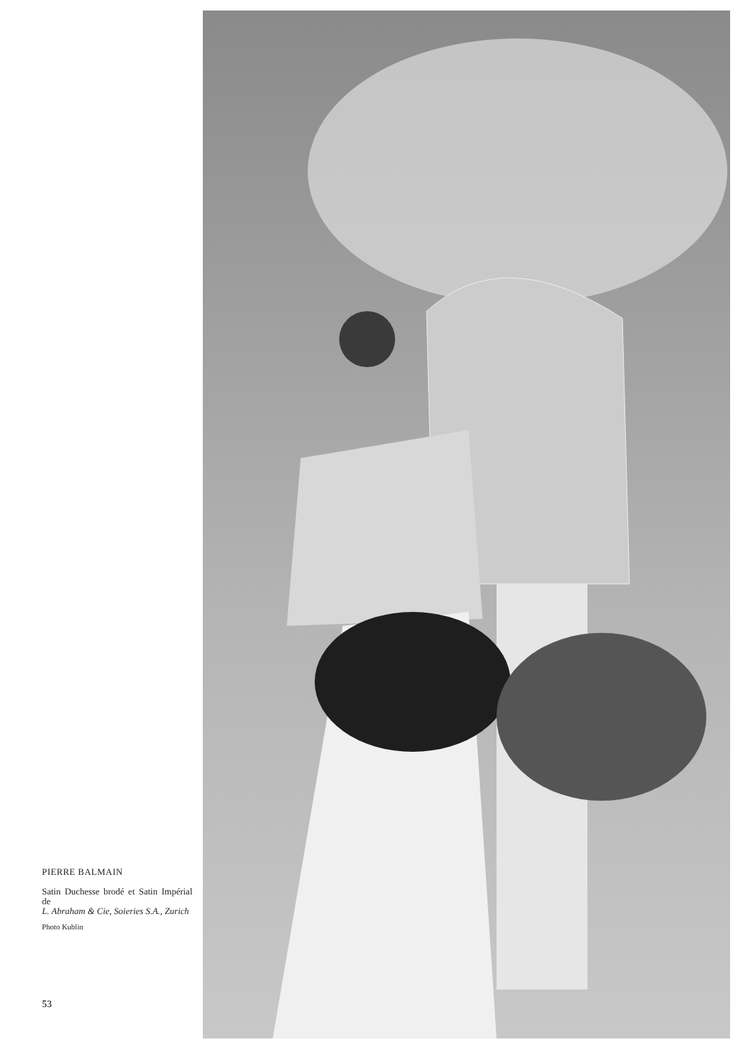PIERRE BALMAIN
Satin Duchesse brodé et Satin Impérial de
L. Abraham & Cie, Soieries S.A., Zurich
Photo Kublin
53